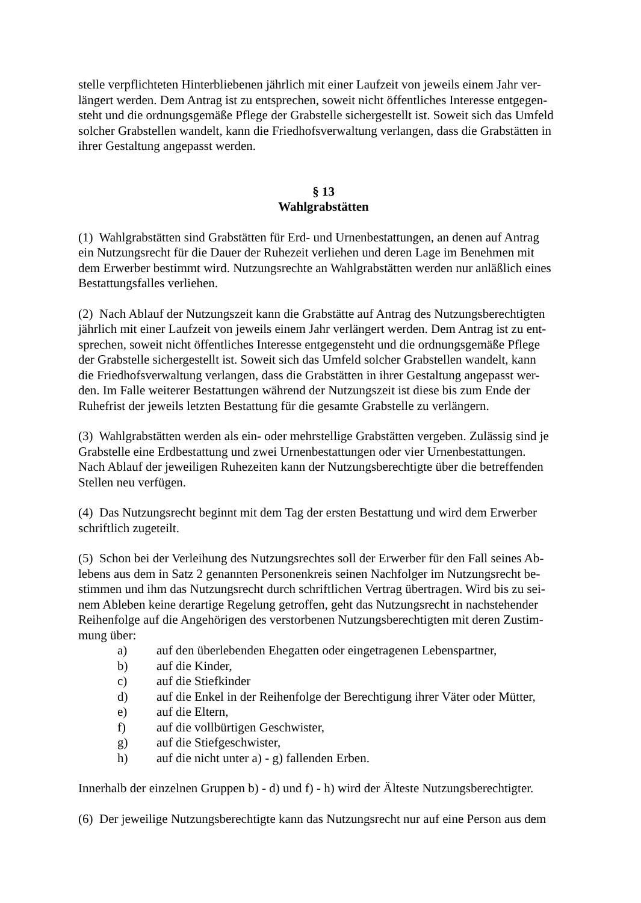stelle verpflichteten Hinterbliebenen jährlich mit einer Laufzeit von jeweils einem Jahr ver-
längert werden. Dem Antrag ist zu entsprechen, soweit nicht öffentliches Interesse entgegen-
steht und die ordnungsgemäße Pflege der Grabstelle sichergestellt ist. Soweit sich das Umfeld
solcher Grabstellen wandelt, kann die Friedhofsverwaltung verlangen, dass die Grabstätten in
ihrer Gestaltung angepasst werden.
§ 13
Wahlgrabstätten
(1) Wahlgrabstätten sind Grabstätten für Erd- und Urnenbestattungen, an denen auf Antrag
ein Nutzungsrecht für die Dauer der Ruhezeit verliehen und deren Lage im Benehmen mit
dem Erwerber bestimmt wird. Nutzungsrechte an Wahlgrabstätten werden nur anläßlich eines
Bestattungsfalles verliehen.
(2) Nach Ablauf der Nutzungszeit kann die Grabstätte auf Antrag des Nutzungsberechtigten
jährlich mit einer Laufzeit von jeweils einem Jahr verlängert werden. Dem Antrag ist zu ent-
sprechen, soweit nicht öffentliches Interesse entgegensteht und die ordnungsgemäße Pflege
der Grabstelle sichergestellt ist. Soweit sich das Umfeld solcher Grabstellen wandelt, kann
die Friedhofsverwaltung verlangen, dass die Grabstätten in ihrer Gestaltung angepasst wer-
den. Im Falle weiterer Bestattungen während der Nutzungszeit ist diese bis zum Ende der
Ruhefrist der jeweils letzten Bestattung für die gesamte Grabstelle zu verlängern.
(3) Wahlgrabstätten werden als ein- oder mehrstellige Grabstätten vergeben. Zulässig sind je
Grabstelle eine Erdbestattung und zwei Urnenbestattungen oder vier Urnenbestattungen.
Nach Ablauf der jeweiligen Ruhezeiten kann der Nutzungsberechtigte über die betreffenden
Stellen neu verfügen.
(4) Das Nutzungsrecht beginnt mit dem Tag der ersten Bestattung und wird dem Erwerber
schriftlich zugeteilt.
(5) Schon bei der Verleihung des Nutzungsrechtes soll der Erwerber für den Fall seines Ab-
lebens aus dem in Satz 2 genannten Personenkreis seinen Nachfolger im Nutzungsrecht be-
stimmen und ihm das Nutzungsrecht durch schriftlichen Vertrag übertragen. Wird bis zu sei-
nem Ableben keine derartige Regelung getroffen, geht das Nutzungsrecht in nachstehender
Reihenfolge auf die Angehörigen des verstorbenen Nutzungsberechtigten mit deren Zustim-
mung über:
a) auf den überlebenden Ehegatten oder eingetragenen Lebenspartner,
b) auf die Kinder,
c) auf die Stiefkinder
d) auf die Enkel in der Reihenfolge der Berechtigung ihrer Väter oder Mütter,
e) auf die Eltern,
f) auf die vollbürtigen Geschwister,
g) auf die Stiefgeschwister,
h) auf die nicht unter a) - g) fallenden Erben.
Innerhalb der einzelnen Gruppen b) - d) und f) - h) wird der Älteste Nutzungsberechtigter.
(6) Der jeweilige Nutzungsberechtigte kann das Nutzungsrecht nur auf eine Person aus dem